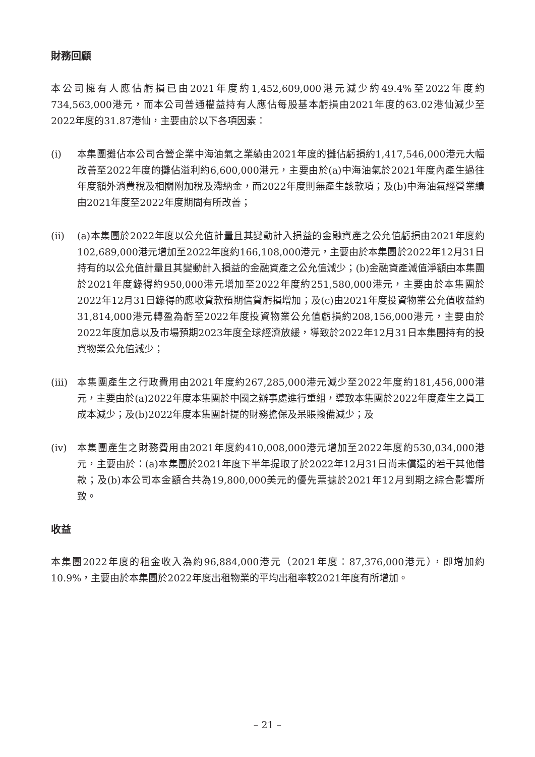財務回顧
本公司擁有人應佔虧損已由2021年度約1,452,609,000港元減少約49.4%至2022年度約734,563,000港元，而本公司普通權益持有人應佔每股基本虧損由2021年度的63.02港仙減少至2022年度的31.87港仙，主要由於以下各項因素：
(i) 本集團攤佔本公司合營企業中海油氣之業績由2021年度的攤佔虧損約1,417,546,000港元大幅改善至2022年度的攤佔溢利約6,600,000港元，主要由於(a)中海油氣於2021年度內產生過往年度額外消費稅及相關附加稅及滯納金，而2022年度則無產生該款項；及(b)中海油氣經營業績由2021年度至2022年度期間有所改善；
(ii) (a)本集團於2022年度以公允值計量且其變動計入損益的金融資產之公允值虧損由2021年度約102,689,000港元增加至2022年度約166,108,000港元，主要由於本集團於2022年12月31日持有的以公允值計量且其變動計入損益的金融資產之公允值減少；(b)金融資產減值淨額由本集團於2021年度錄得約950,000港元增加至2022年度約251,580,000港元，主要由於本集團於2022年12月31日錄得的應收貸款預期信貸虧損增加；及(c)由2021年度投資物業公允值收益約31,814,000港元轉盈為虧至2022年度投資物業公允值虧損約208,156,000港元，主要由於2022年度加息以及市場預期2023年度全球經濟放緩，導致於2022年12月31日本集團持有的投資物業公允值減少；
(iii)
本集團產生之行政費用由2021年度約267,285,000港元減少至2022年度約181,456,000港元，主要由於(a)2022年度本集團於中國之辦事處進行重組，導致本集團於2022年度產生之員工成本減少；及(b)2022年度本集團計提的財務擔保及呆賬撥備減少；及
(iv) 本集團產生之財務費用由2021年度約410,008,000港元增加至2022年度約530,034,000港元，主要由於：(a)本集團於2021年度下半年提取了於2022年12月31日尚未償還的若干其他借款；及(b)本公司本金額合共為19,800,000美元的優先票據於2021年12月到期之綜合影響所致。
收益
本集團2022年度的租金收入為約96,884,000港元（2021年度：87,376,000港元），即增加約10.9%，主要由於本集團於2022年度出租物業的平均出租率較2021年度有所增加。
– 21 –